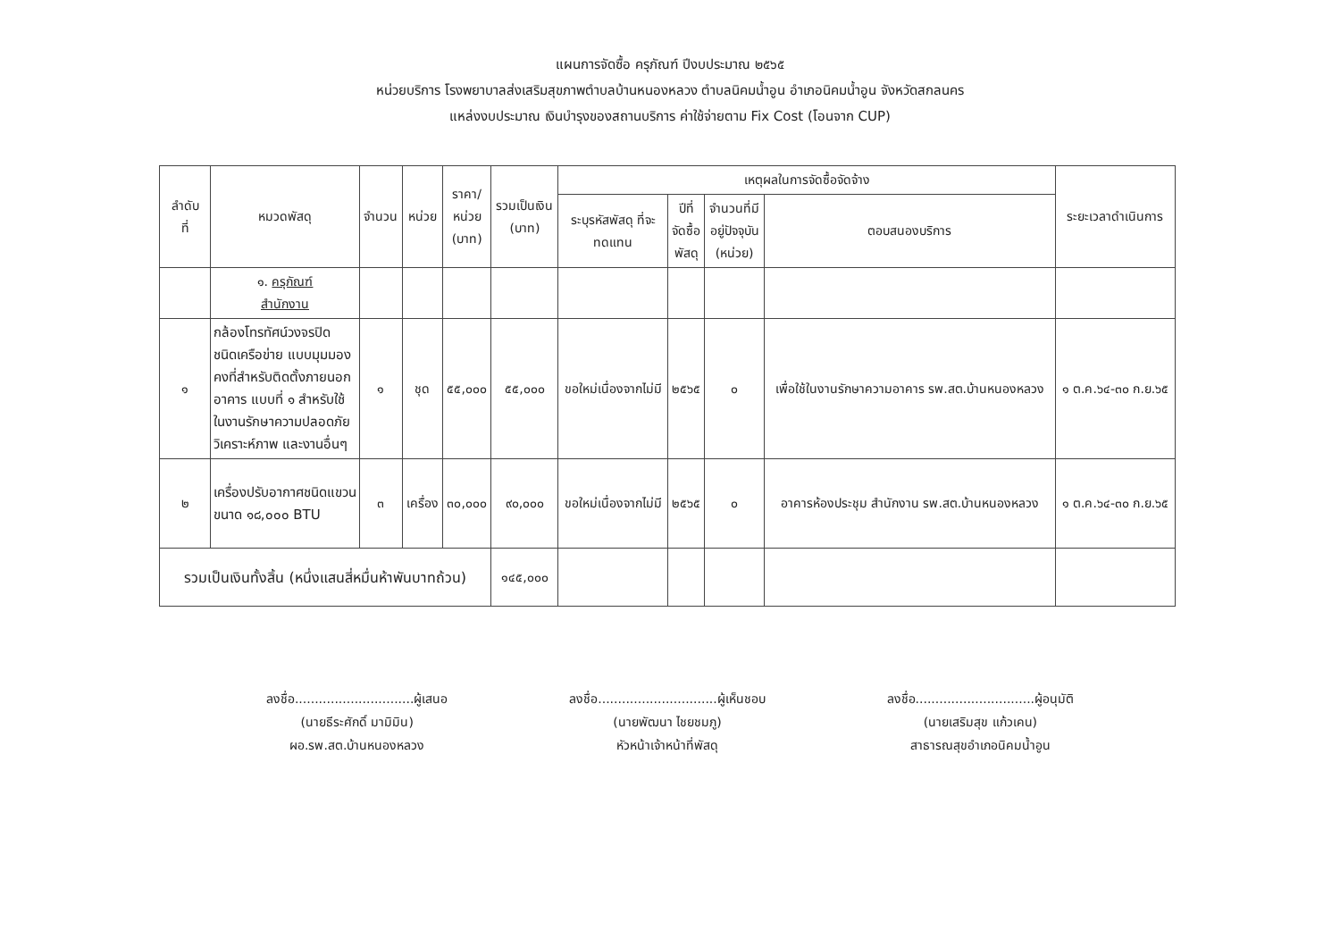แผนการจัดซื้อ ครุภัณฑ์ ปีงบประมาณ ๒๕๖๕
หน่วยบริการ โรงพยาบาลส่งเสริมสุขภาพตำบลบ้านหนองหลวง ตำบลนิคมน้ำอูน อำเภอนิคมน้ำอูน จังหวัดสกลนคร
แหล่งงบประมาณ เงินบำรุงของสถานบริการ ค่าใช้จ่ายตาม Fix Cost (โอนจาก CUP)
| ลำดับ ที่ | หมวดพัสดุ | จำนวน | หน่วย | ราคา/ หน่วย (บาท) | รวมเป็นเงิน (บาท) | เหตุผลในการจัดซื้อจัดจ้าง | | | | ระยะเวลาดำเนินการ |
| --- | --- | --- | --- | --- | --- | --- | --- | --- | --- | --- |
| | | | | | | ระบุรหัสพัสดุ ที่จะ ทดแทน | ปีที่ จัดซื้อ พัสดุ | จำนวนที่มี อยู่ปัจจุบัน (หน่วย) | ตอบสนองบริการ | |
| | ๑. ครุภัณฑ์ สำนักงาน | | | | | | | | | |
| ๑ | กล้องโทรทัศน์วงจรปิด ชนิดเครือข่าย แบบมุมมองคงที่สำหรับติดตั้งภายนอกอาคาร แบบที่ ๑ สำหรับใช้ในงานรักษาความปลอดภัย วิเคราะห์ภาพ และงานอื่นๆ | ๑ | ชุด | ๕๕,๐๐๐ | ๕๕,๐๐๐ | ขอใหม่เนื่องจากไม่มี | ๒๕๖๕ | ๐ | เพื่อใช้ในงานรักษาความอาคาร รพ.สต.บ้านหนองหลวง | ๑ ต.ค.๖๔-๓๐ ก.ย.๖๕ |
| ๒ | เครื่องปรับอากาศชนิดแขวน ขนาด ๑๘,๐๐๐ BTU | ๓ | เครื่อง | ๓๐,๐๐๐ | ๙๐,๐๐๐ | ขอใหม่เนื่องจากไม่มี | ๒๕๖๕ | ๐ | อาคารห้องประชุม สำนักงาน รพ.สต.บ้านหนองหลวง | ๑ ต.ค.๖๔-๓๐ ก.ย.๖๕ |
| รวมเป็นเงินทั้งสิ้น (หนึ่งแสนสี่หมื่นห้าพันบาทถ้วน) | | | | | ๑๔๕,๐๐๐ | | | | | |
ลงชื่อ..............................ผู้เสนอ
(นายธีระศักดิ์ มามิมิน)
ผอ.รพ.สต.บ้านหนองหลวง
ลงชื่อ..............................ผู้เห็นชอบ
(นายพัฒนา ไชยชมภู)
หัวหน้าเจ้าหน้าที่พัสดุ
ลงชื่อ..............................ผู้อนุมัติ
(นายเสริมสุข แก้วเคน)
สาธารณสุขอำเภอนิคมน้ำอูน